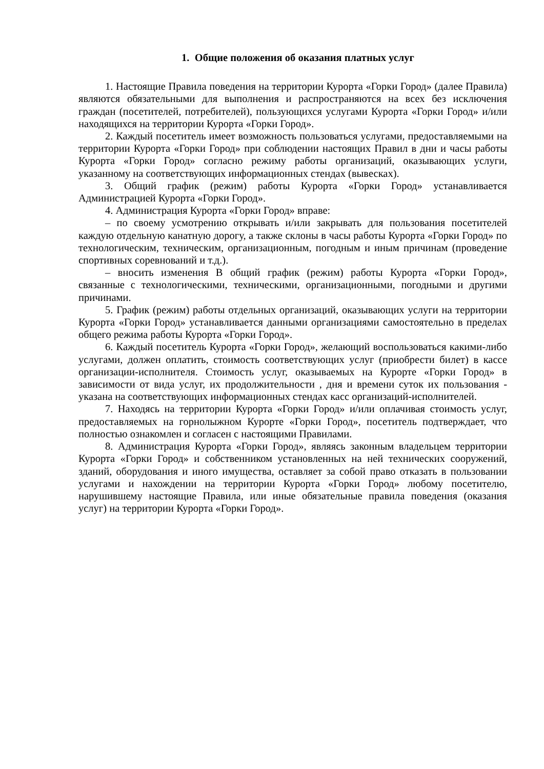1. Общие положения об оказания платных услуг
1. Настоящие Правила поведения на территории Курорта «Горки Город» (далее Правила) являются обязательными для выполнения и распространяются на всех без исключения граждан (посетителей, потребителей), пользующихся услугами Курорта «Горки Город» и/или находящихся на территории Курорта «Горки Город».
2. Каждый посетитель имеет возможность пользоваться услугами, предоставляемыми на территории Курорта «Горки Город» при соблюдении настоящих Правил в дни и часы работы Курорта «Горки Город» согласно режиму работы организаций, оказывающих услуги, указанному на соответствующих информационных стендах (вывесках).
3. Общий график (режим) работы Курорта «Горки Город» устанавливается Администрацией Курорта «Горки Город».
4. Администрация Курорта «Горки Город» вправе:
– по своему усмотрению открывать и/или закрывать для пользования посетителей каждую отдельную канатную дорогу, а также склоны в часы работы Курорта «Горки Город» по технологическим, техническим, организационным, погодным и иным причинам (проведение спортивных соревнований и т.д.).
– вносить изменения В общий график (режим) работы Курорта «Горки Город», связанные с технологическими, техническими, организационными, погодными и другими причинами.
5. График (режим) работы отдельных организаций, оказывающих услуги на территории Курорта «Горки Город» устанавливается данными организациями самостоятельно в пределах общего режима работы Курорта «Горки Город».
6. Каждый посетитель Курорта «Горки Город», желающий воспользоваться какими-либо услугами, должен оплатить, стоимость соответствующих услуг (приобрести билет) в кассе организации-исполнителя. Стоимость услуг, оказываемых на Курорте «Горки Город» в зависимости от вида услуг, их продолжительности , дня и времени суток их пользования - указана на соответствующих информационных стендах касс организаций-исполнителей.
7. Находясь на территории Курорта «Горки Город» и/или оплачивая стоимость услуг, предоставляемых на горнолыжном Курорте «Горки Город», посетитель подтверждает, что полностью ознакомлен и согласен с настоящими Правилами.
8. Администрация Курорта «Горки Город», являясь законным владельцем территории Курорта «Горки Город» и собственником установленных на ней технических сооружений, зданий, оборудования и иного имущества, оставляет за собой право отказать в пользовании услугами и нахождении на территории Курорта «Горки Город» любому посетителю, нарушившему настоящие Правила, или иные обязательные правила поведения (оказания услуг) на территории Курорта «Горки Город».